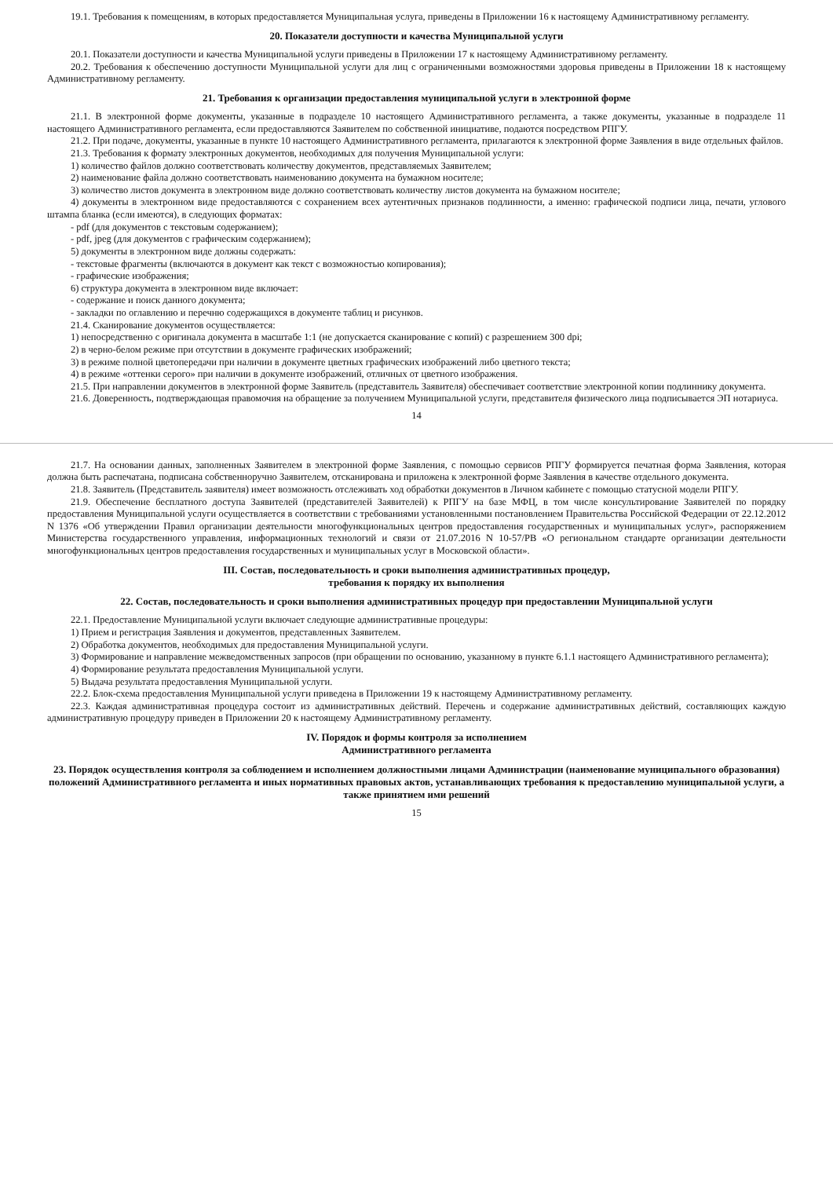19.1. Требования к помещениям, в которых предоставляется Муниципальная услуга, приведены в Приложении 16 к настоящему Административному регламенту.
20. Показатели доступности и качества Муниципальной услуги
20.1. Показатели доступности и качества Муниципальной услуги приведены в Приложении 17 к настоящему Административному регламенту.
20.2. Требования к обеспечению доступности Муниципальной услуги для лиц с ограниченными возможностями здоровья приведены в Приложении 18 к настоящему Административному регламенту.
21. Требования к организации предоставления муниципальной услуги в электронной форме
21.1. В электронной форме документы, указанные в подразделе 10 настоящего Административного регламента, а также документы, указанные в подразделе 11 настоящего Административного регламента, если предоставляются Заявителем по собственной инициативе, подаются посредством РПГУ.
21.2. При подаче, документы, указанные в пункте 10 настоящего Административного регламента, прилагаются к электронной форме Заявления в виде отдельных файлов.
21.3. Требования к формату электронных документов, необходимых для получения Муниципальной услуги:
1) количество файлов должно соответствовать количеству документов, представляемых Заявителем;
2) наименование файла должно соответствовать наименованию документа на бумажном носителе;
3) количество листов документа в электронном виде должно соответствовать количеству листов документа на бумажном носителе;
4) документы в электронном виде предоставляются с сохранением всех аутентичных признаков подлинности, а именно: графической подписи лица, печати, углового штампа бланка (если имеются), в следующих форматах:
- pdf (для документов с текстовым содержанием);
- pdf, jpeg (для документов с графическим содержанием);
5) документы в электронном виде должны содержать:
- текстовые фрагменты (включаются в документ как текст с возможностью копирования);
- графические изображения;
6) структура документа в электронном виде включает:
- содержание и поиск данного документа;
- закладки по оглавлению и перечню содержащихся в документе таблиц и рисунков.
21.4. Сканирование документов осуществляется:
1) непосредственно с оригинала документа в масштабе 1:1 (не допускается сканирование с копий) с разрешением 300 dpi;
2) в черно-белом режиме при отсутствии в документе графических изображений;
3) в режиме полной цветопередачи при наличии в документе цветных графических изображений либо цветного текста;
4) в режиме «оттенки серого» при наличии в документе изображений, отличных от цветного изображения.
21.5. При направлении документов в электронной форме Заявитель (представитель Заявителя) обеспечивает соответствие электронной копии подлиннику документа.
21.6. Доверенность, подтверждающая правомочия на обращение за получением Муниципальной услуги, представителя физического лица подписывается ЭП нотариуса.
14
21.7. На основании данных, заполненных Заявителем в электронной форме Заявления, с помощью сервисов РПГУ формируется печатная форма Заявления, которая должна быть распечатана, подписана собственноручно Заявителем, отсканирована и приложена к электронной форме Заявления в качестве отдельного документа.
21.8. Заявитель (Представитель заявителя) имеет возможность отслеживать ход обработки документов в Личном кабинете с помощью статусной модели РПГУ.
21.9. Обеспечение бесплатного доступа Заявителей (представителей Заявителей) к РПГУ на базе МФЦ, в том числе консультирование Заявителей по порядку предоставления Муниципальной услуги осуществляется в соответствии с требованиями установленными постановлением Правительства Российской Федерации от 22.12.2012 N 1376 «Об утверждении Правил организации деятельности многофункциональных центров предоставления государственных и муниципальных услуг», распоряжением Министерства государственного управления, информационных технологий и связи от 21.07.2016 N 10-57/РВ «О региональном стандарте организации деятельности многофункциональных центров предоставления государственных и муниципальных услуг в Московской области».
III. Состав, последовательность и сроки выполнения административных процедур,
требования к порядку их выполнения
22. Состав, последовательность и сроки выполнения административных процедур при предоставлении Муниципальной услуги
22.1. Предоставление Муниципальной услуги включает следующие административные процедуры:
1) Прием и регистрация Заявления и документов, представленных Заявителем.
2) Обработка документов, необходимых для предоставления Муниципальной услуги.
3) Формирование и направление межведомственных запросов (при обращении по основанию, указанному в пункте 6.1.1 настоящего Административного регламента);
4) Формирование результата предоставления Муниципальной услуги.
5) Выдача результата предоставления Муниципальной услуги.
22.2. Блок-схема предоставления Муниципальной услуги приведена в Приложении 19 к настоящему Административному регламенту.
22.3. Каждая административная процедура состоит из административных действий. Перечень и содержание административных действий, составляющих каждую административную процедуру приведен в Приложении 20 к настоящему Административному регламенту.
IV. Порядок и формы контроля за исполнением
Административного регламента
23. Порядок осуществления контроля за соблюдением и исполнением должностными лицами Администрации (наименование муниципального образования) положений Административного регламента и иных нормативных правовых актов, устанавливающих требования к предоставлению муниципальной услуги, а также принятием ими решений
15